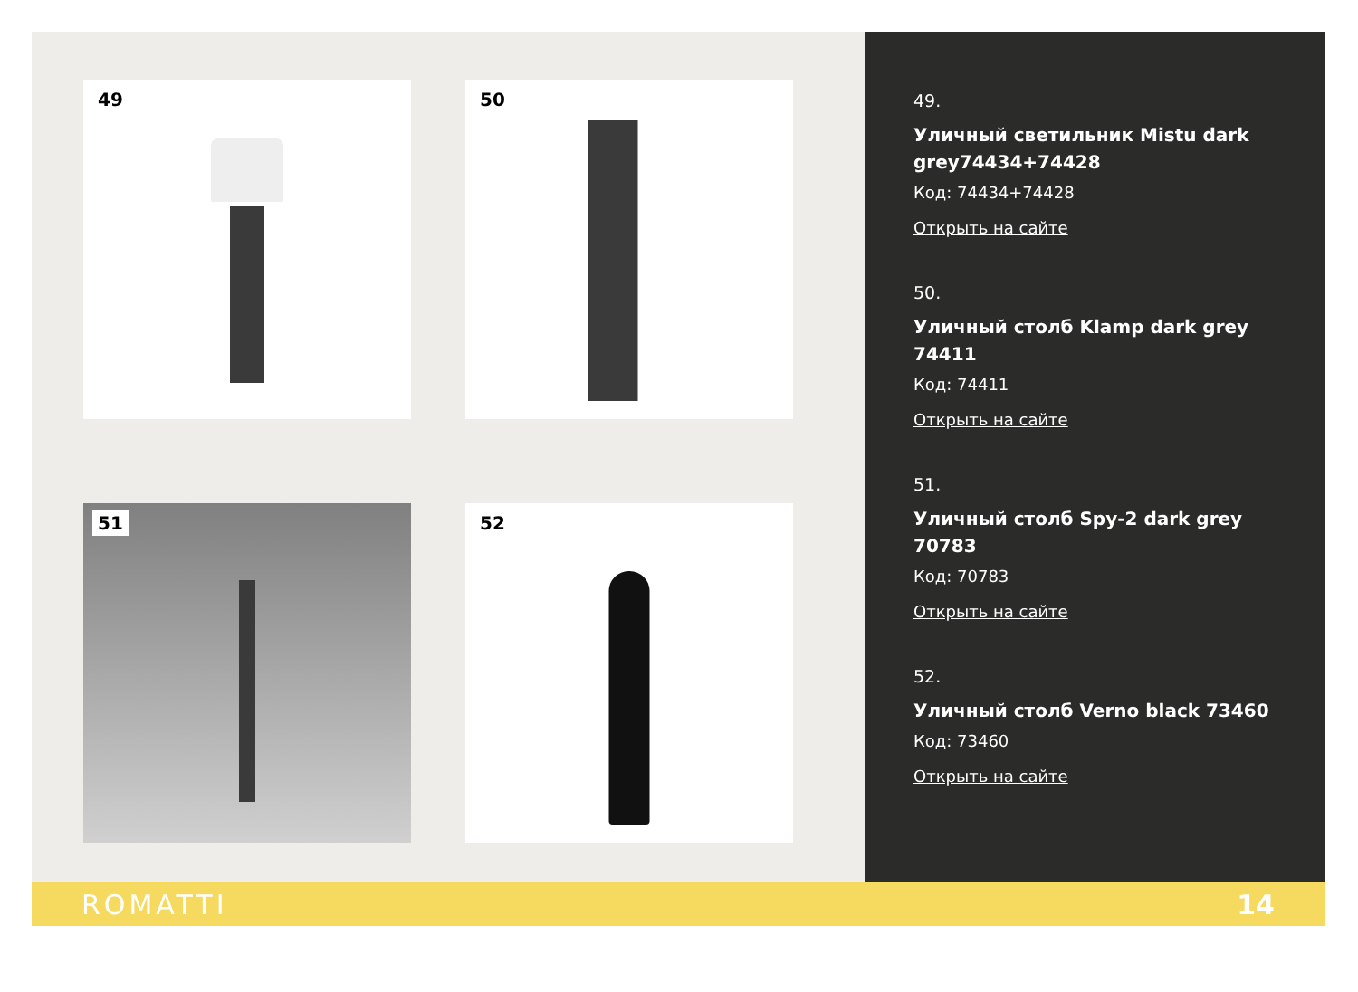49
50
51
52
49.
Уличный светильник Mistu dark grey74434+74428
Код: 74434+74428
Открыть на сайте
50.
Уличный столб Klamp dark grey 74411
Код: 74411
Открыть на сайте
51.
Уличный столб Spy-2 dark grey 70783
Код: 70783
Открыть на сайте
52.
Уличный столб Verno black 73460
Код: 73460
Открыть на сайте
ROMATTI 14